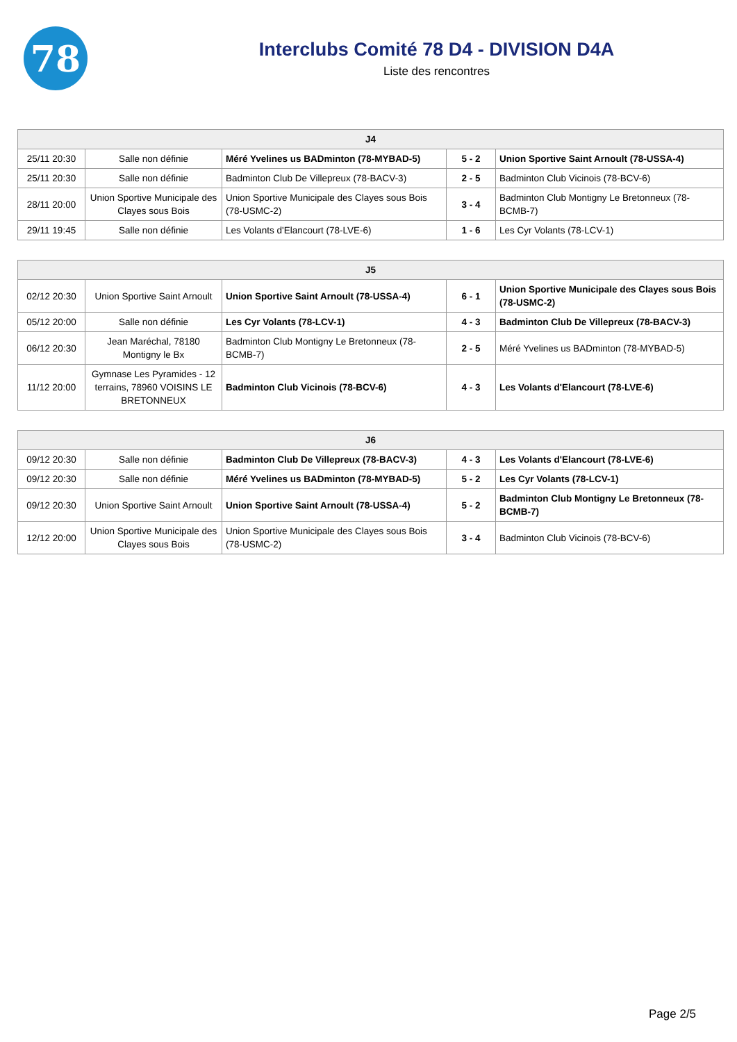78
Interclubs Comité 78 D4 - DIVISION D4A
Liste des rencontres
| J4 | | | | |
| --- | --- | --- | --- | --- |
| 25/11 20:30 | Salle non définie | Méré Yvelines us BADminton (78-MYBAD-5) | 5 - 2 | Union Sportive Saint Arnoult (78-USSA-4) |
| 25/11 20:30 | Salle non définie | Badminton Club De Villepreux (78-BACV-3) | 2 - 5 | Badminton Club Vicinois (78-BCV-6) |
| 28/11 20:00 | Union Sportive Municipale des Clayes sous Bois | Union Sportive Municipale des Clayes sous Bois (78-USMC-2) | 3 - 4 | Badminton Club Montigny Le Bretonneux (78-BCMB-7) |
| 29/11 19:45 | Salle non définie | Les Volants d'Elancourt (78-LVE-6) | 1 - 6 | Les Cyr Volants (78-LCV-1) |
| J5 | | | | |
| --- | --- | --- | --- | --- |
| 02/12 20:30 | Union Sportive Saint Arnoult | Union Sportive Saint Arnoult (78-USSA-4) | 6 - 1 | Union Sportive Municipale des Clayes sous Bois (78-USMC-2) |
| 05/12 20:00 | Salle non définie | Les Cyr Volants (78-LCV-1) | 4 - 3 | Badminton Club De Villepreux (78-BACV-3) |
| 06/12 20:30 | Jean Maréchal, 78180 Montigny le Bx | Badminton Club Montigny Le Bretonneux (78-BCMB-7) | 2 - 5 | Méré Yvelines us BADminton (78-MYBAD-5) |
| 11/12 20:00 | Gymnase Les Pyramides - 12 terrains, 78960 VOISINS LE BRETONNEUX | Badminton Club Vicinois (78-BCV-6) | 4 - 3 | Les Volants d'Elancourt (78-LVE-6) |
| J6 | | | | |
| --- | --- | --- | --- | --- |
| 09/12 20:30 | Salle non définie | Badminton Club De Villepreux (78-BACV-3) | 4 - 3 | Les Volants d'Elancourt (78-LVE-6) |
| 09/12 20:30 | Salle non définie | Méré Yvelines us BADminton (78-MYBAD-5) | 5 - 2 | Les Cyr Volants (78-LCV-1) |
| 09/12 20:30 | Union Sportive Saint Arnoult | Union Sportive Saint Arnoult (78-USSA-4) | 5 - 2 | Badminton Club Montigny Le Bretonneux (78-BCMB-7) |
| 12/12 20:00 | Union Sportive Municipale des Clayes sous Bois | Union Sportive Municipale des Clayes sous Bois (78-USMC-2) | 3 - 4 | Badminton Club Vicinois (78-BCV-6) |
Page 2/5